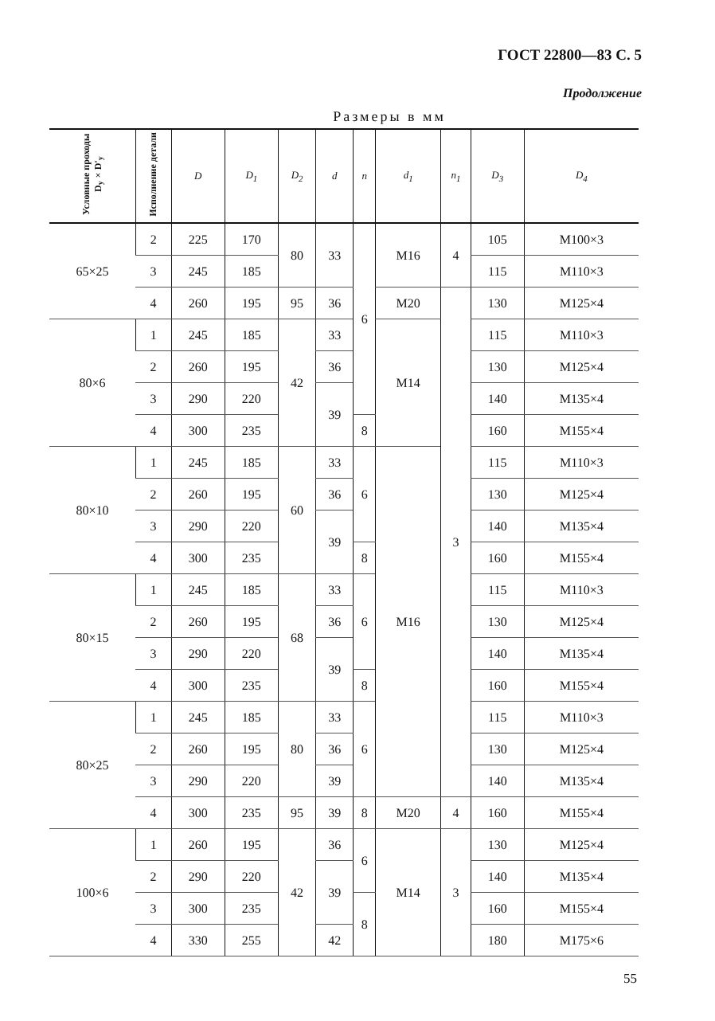ГОСТ 22800—83 С. 5
Продолжение
Размеры в мм
| Условные проходы D<sub>y</sub>×D'<sub>y</sub> | Исполнение детали | D | D<sub>1</sub> | D<sub>2</sub> | d | n | d<sub>1</sub> | n<sub>1</sub> | D<sub>3</sub> | D<sub>4</sub> |
| --- | --- | --- | --- | --- | --- | --- | --- | --- | --- | --- |
| 65×25 | 2 | 225 | 170 | 80 | 33 | 6 | M16 | 4 | 105 | M100×3 |
| | 3 | 245 | 185 | | | | | | 115 | M110×3 |
| | 4 | 260 | 195 | 95 | 36 | | M20 | 3 | 130 | M125×4 |
| 80×6 | 1 | 245 | 185 | 42 | 33 | | M14 | | 115 | M110×3 |
| | 2 | 260 | 195 | | 36 | | | | 130 | M125×4 |
| | 3 | 290 | 220 | | 39 | | | | 140 | M135×4 |
| | 4 | 300 | 235 | | | 8 | | | 160 | M155×4 |
| 80×10 | 1 | 245 | 185 | 60 | 33 | 6 | M16 | | 115 | M110×3 |
| | 2 | 260 | 195 | | 36 | | | | 130 | M125×4 |
| | 3 | 290 | 220 | | 39 | | | | 140 | M135×4 |
| | 4 | 300 | 235 | | | 8 | | | 160 | M155×4 |
| 80×15 | 1 | 245 | 185 | 68 | 33 | 6 | | | 115 | M110×3 |
| | 2 | 260 | 195 | | 36 | | | | 130 | M125×4 |
| | 3 | 290 | 220 | | 39 | | | | 140 | M135×4 |
| | 4 | 300 | 235 | | | 8 | | | 160 | M155×4 |
| 80×25 | 1 | 245 | 185 | 80 | 33 | 6 | | | 115 | M110×3 |
| | 2 | 260 | 195 | | 36 | | | | 130 | M125×4 |
| | 3 | 290 | 220 | | 39 | | | | 140 | M135×4 |
| | 4 | 300 | 235 | 95 | 39 | 8 | M20 | 4 | 160 | M155×4 |
| 100×6 | 1 | 260 | 195 | 42 | 36 | 6 | M14 | 3 | 130 | M125×4 |
| | 2 | 290 | 220 | | 39 | | | | 140 | M135×4 |
| | 3 | 300 | 235 | | | 8 | | | 160 | M155×4 |
| | 4 | 330 | 255 | | 42 | | | | 180 | M175×6 |
55